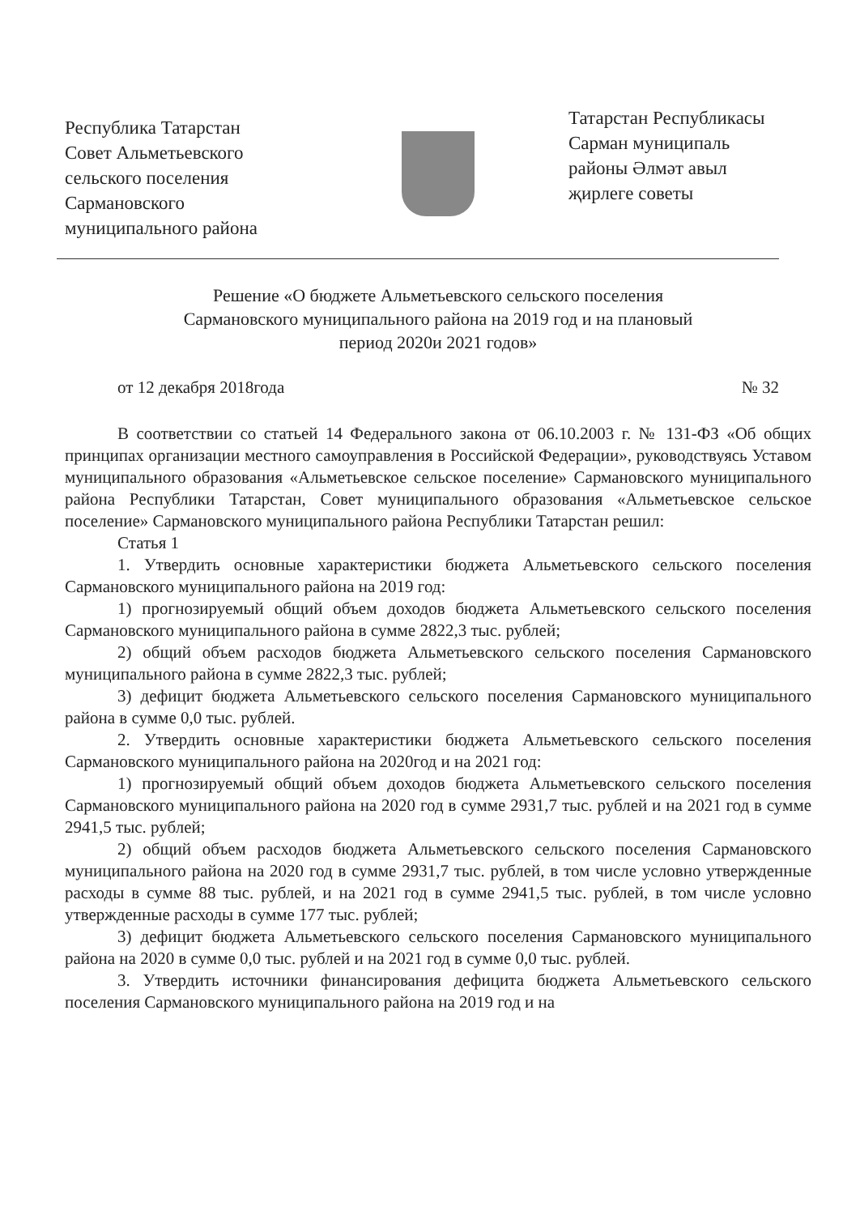Республика Татарстан
Совет Альметьевского
сельского поселения
Сармановского
муниципального района
Татарстан Республикасы
Сарман муниципаль
районы Әлмәт авыл
җирлеге советы
Решение «О бюджете Альметьевского сельского поселения
Сармановского муниципального района на 2019 год и на плановый
период 2020и 2021 годов»
от 12 декабря 2018года № 32
В соответствии со статьей 14 Федерального закона от 06.10.2003 г. № 131-ФЗ «Об общих принципах организации местного самоуправления в Российской Федерации», руководствуясь Уставом муниципального образования «Альметьевское сельское поселение» Сармановского муниципального района Республики Татарстан, Совет муниципального образования «Альметьевское сельское поселение» Сармановского муниципального района Республики Татарстан решил:
Статья 1
1. Утвердить основные характеристики бюджета Альметьевского сельского поселения Сармановского муниципального района на 2019 год:
1) прогнозируемый общий объем доходов бюджета Альметьевского сельского поселения Сармановского муниципального района в сумме 2822,3 тыс. рублей;
2) общий объем расходов бюджета Альметьевского сельского поселения Сармановского муниципального района в сумме 2822,3 тыс. рублей;
3) дефицит бюджета Альметьевского сельского поселения Сармановского муниципального района в сумме 0,0 тыс. рублей.
2. Утвердить основные характеристики бюджета Альметьевского сельского поселения Сармановского муниципального района на 2020год и на 2021 год:
1) прогнозируемый общий объем доходов бюджета Альметьевского сельского поселения Сармановского муниципального района на 2020 год в сумме 2931,7 тыс. рублей и на 2021 год в сумме 2941,5 тыс. рублей;
2) общий объем расходов бюджета Альметьевского сельского поселения Сармановского муниципального района на 2020 год в сумме 2931,7 тыс. рублей, в том числе условно утвержденные расходы в сумме 88 тыс. рублей, и на 2021 год в сумме 2941,5 тыс. рублей, в том числе условно утвержденные расходы в сумме 177 тыс. рублей;
3) дефицит бюджета Альметьевского сельского поселения Сармановского муниципального района на 2020 в сумме 0,0 тыс. рублей и на 2021 год в сумме 0,0 тыс. рублей.
3. Утвердить источники финансирования дефицита бюджета Альметьевского сельского поселения Сармановского муниципального района на 2019 год и на